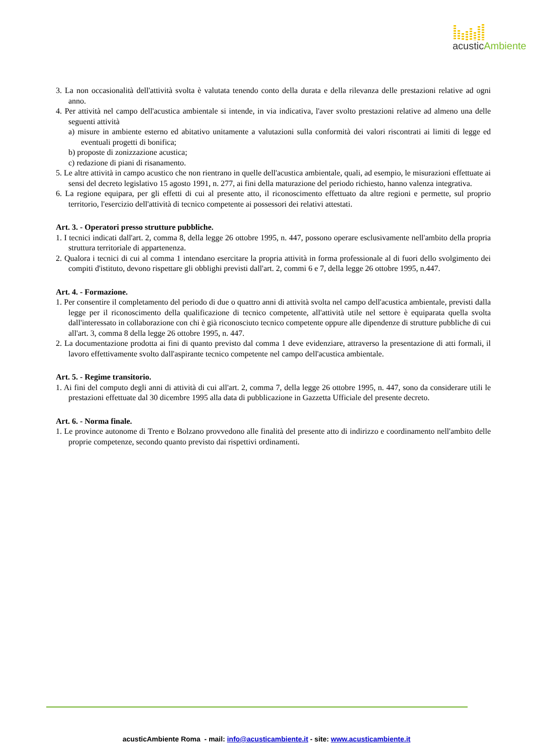acusticAmbiente
3. La non occasionalità dell'attività svolta è valutata tenendo conto della durata e della rilevanza delle prestazioni relative ad ogni anno.
4. Per attività nel campo dell'acustica ambientale si intende, in via indicativa, l'aver svolto prestazioni relative ad almeno una delle seguenti attività
a) misure in ambiente esterno ed abitativo unitamente a valutazioni sulla conformità dei valori riscontrati ai limiti di legge ed eventuali progetti di bonifica;
b) proposte di zonizzazione acustica;
c) redazione di piani di risanamento.
5. Le altre attività in campo acustico che non rientrano in quelle dell'acustica ambientale, quali, ad esempio, le misurazioni effettuate ai sensi del decreto legislativo 15 agosto 1991, n. 277, ai fini della maturazione del periodo richiesto, hanno valenza integrativa.
6. La regione equipara, per gli effetti di cui al presente atto, il riconoscimento effettuato da altre regioni e permette, sul proprio territorio, l'esercizio dell'attività di tecnico competente ai possessori dei relativi attestati.
Art. 3. - Operatori presso strutture pubbliche.
1. I tecnici indicati dall'art. 2, comma 8, della legge 26 ottobre 1995, n. 447, possono operare esclusivamente nell'ambito della propria struttura territoriale di appartenenza.
2. Qualora i tecnici di cui al comma 1 intendano esercitare la propria attività in forma professionale al di fuori dello svolgimento dei compiti d'istituto, devono rispettare gli obblighi previsti dall'art. 2, commi 6 e 7, della legge 26 ottobre 1995, n.447.
Art. 4. - Formazione.
1. Per consentire il completamento del periodo di due o quattro anni di attività svolta nel campo dell'acustica ambientale, previsti dalla legge per il riconoscimento della qualificazione di tecnico competente, all'attività utile nel settore è equiparata quella svolta dall'interessato in collaborazione con chi è già riconosciuto tecnico competente oppure alle dipendenze di strutture pubbliche di cui all'art. 3, comma 8 della legge 26 ottobre 1995, n. 447.
2. La documentazione prodotta ai fini di quanto previsto dal comma 1 deve evidenziare, attraverso la presentazione di atti formali, il lavoro effettivamente svolto dall'aspirante tecnico competente nel campo dell'acustica ambientale.
Art. 5. - Regime transitorio.
1. Ai fini del computo degli anni di attività di cui all'art. 2, comma 7, della legge 26 ottobre 1995, n. 447, sono da considerare utili le prestazioni effettuate dal 30 dicembre 1995 alla data di pubblicazione in Gazzetta Ufficiale del presente decreto.
Art. 6. - Norma finale.
1. Le province autonome di Trento e Bolzano provvedono alle finalità del presente atto di indirizzo e coordinamento nell'ambito delle proprie competenze, secondo quanto previsto dai rispettivi ordinamenti.
acusticAmbiente Roma - mail: info@acusticambiente.it - site: www.acusticambiente.it